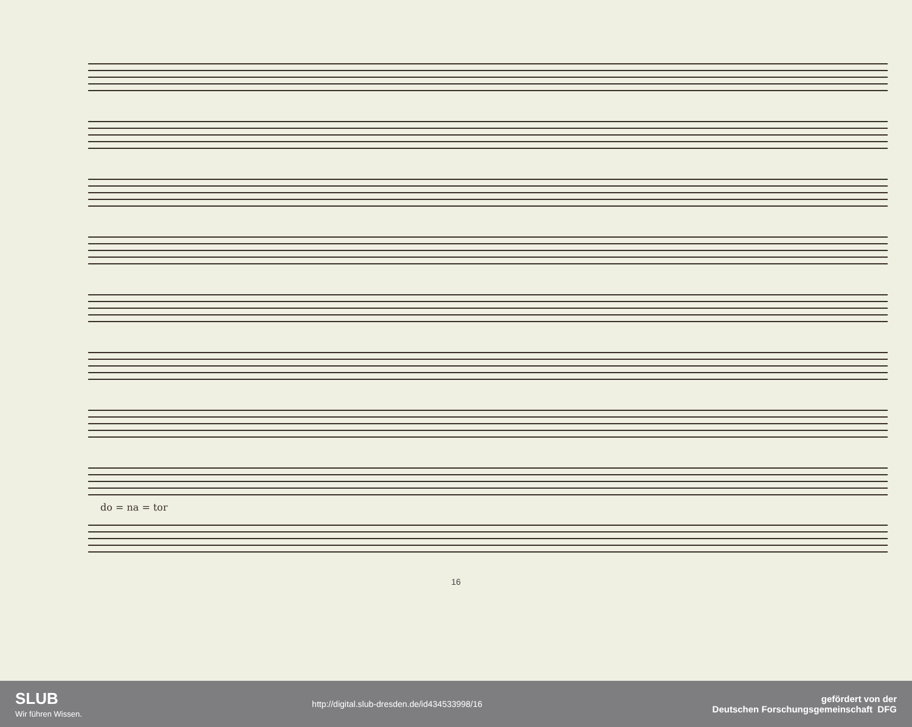do = na = tor
16
SLUB
Wir führen Wissen.
http://digital.slub-dresden.de/id434533998/16
gefördert von der
Deutschen Forschungsgemeinschaft DFG